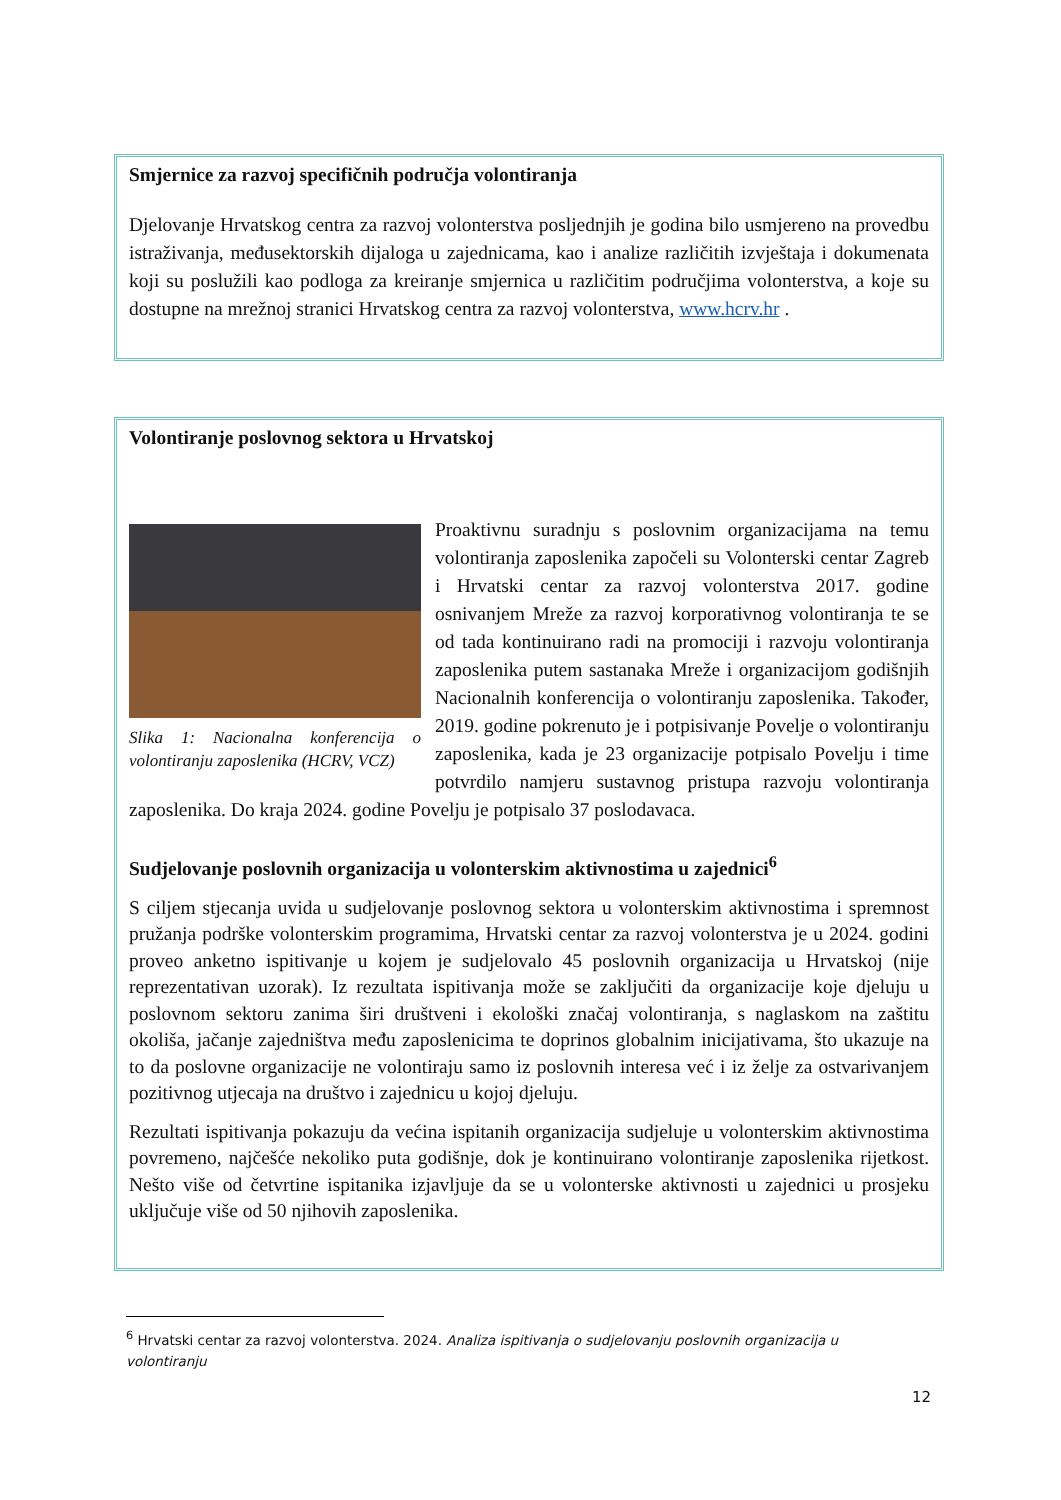Smjernice za razvoj specifičnih područja volontiranja
Djelovanje Hrvatskog centra za razvoj volonterstva posljednjih je godina bilo usmjereno na provedbu istraživanja, međusektorskih dijaloga u zajednicama, kao i analize različitih izvještaja i dokumenata koji su poslužili kao podloga za kreiranje smjernica u različitim područjima volonterstva, a koje su dostupne na mrežnoj stranici Hrvatskog centra za razvoj volonterstva, www.hcrv.hr .
Volontiranje poslovnog sektora u Hrvatskoj
Slika 1: Nacionalna konferencija o volontiranju zaposlenika (HCRV, VCZ)
Proaktivnu suradnju s poslovnim organizacijama na temu volontiranja zaposlenika započeli su Volonterski centar Zagreb i Hrvatski centar za razvoj volonterstva 2017. godine osnivanjem Mreže za razvoj korporativnog volontiranja te se od tada kontinuirano radi na promociji i razvoju volontiranja zaposlenika putem sastanaka Mreže i organizacijom godišnjih Nacionalnih konferencija o volontiranju zaposlenika. Također, 2019. godine pokrenuto je i potpisivanje Povelje o volontiranju zaposlenika, kada je 23 organizacije potpisalo Povelju i time potvrdilo namjeru sustavnog pristupa razvoju volontiranja zaposlenika. Do kraja 2024. godine Povelju je potpisalo 37 poslodavaca.
Sudjelovanje poslovnih organizacija u volonterskim aktivnostima u zajednici<sup>6</sup>
S ciljem stjecanja uvida u sudjelovanje poslovnog sektora u volonterskim aktivnostima i spremnost pružanja podrške volonterskim programima, Hrvatski centar za razvoj volonterstva je u 2024. godini proveo anketno ispitivanje u kojem je sudjelovalo 45 poslovnih organizacija u Hrvatskoj (nije reprezentativan uzorak). Iz rezultata ispitivanja može se zaključiti da organizacije koje djeluju u poslovnom sektoru zanima širi društveni i ekološki značaj volontiranja, s naglaskom na zaštitu okoliša, jačanje zajedništva među zaposlenicima te doprinos globalnim inicijativama, što ukazuje na to da poslovne organizacije ne volontiraju samo iz poslovnih interesa već i iz želje za ostvarivanjem pozitivnog utjecaja na društvo i zajednicu u kojoj djeluju.
Rezultati ispitivanja pokazuju da većina ispitanih organizacija sudjeluje u volonterskim aktivnostima povremeno, najčešće nekoliko puta godišnje, dok je kontinuirano volontiranje zaposlenika rijetkost. Nešto više od četvrtine ispitanika izjavljuje da se u volonterske aktivnosti u zajednici u prosjeku uključuje više od 50 njihovih zaposlenika.
<sup>6</sup> Hrvatski centar za razvoj volonterstva. 2024. Analiza ispitivanja o sudjelovanju poslovnih organizacija u volontiranju
12